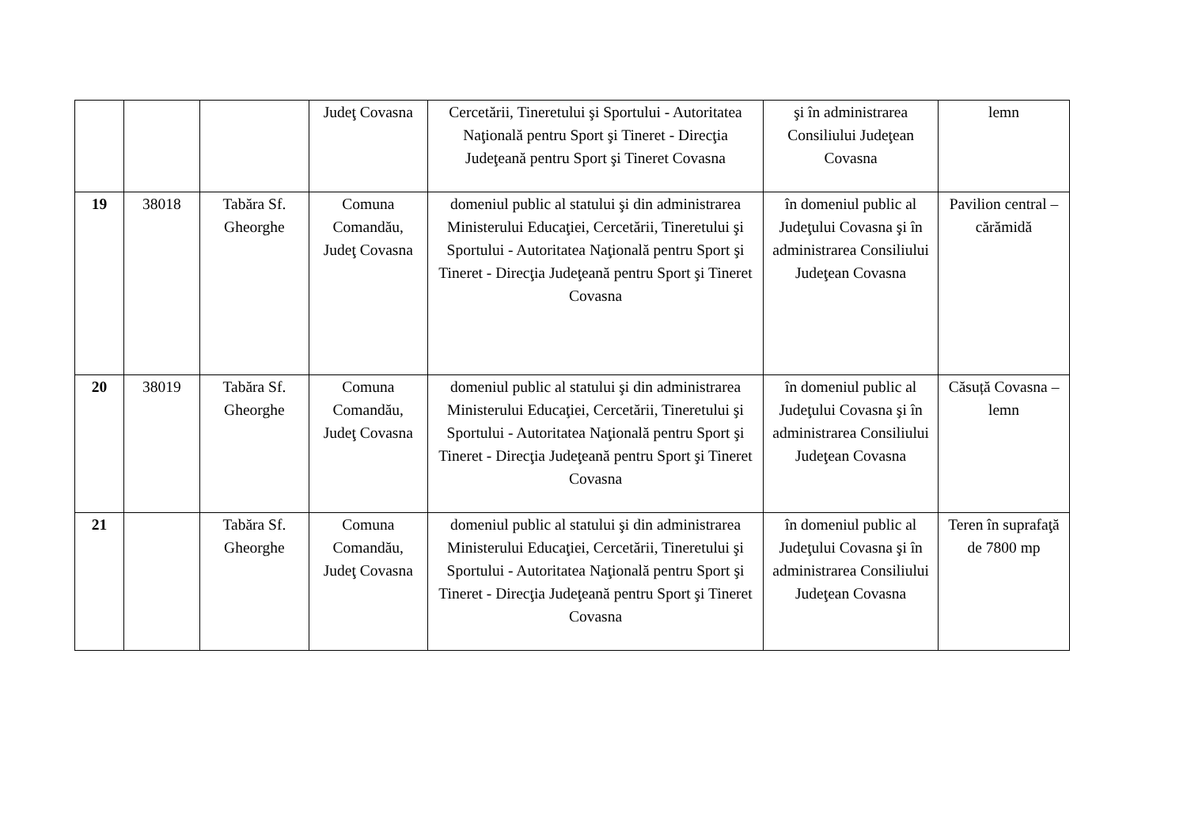| | | | Judeţ Covasna | Cercetării, Tineretului şi Sportului - Autoritatea Naţională pentru Sport şi Tineret - Direcţia Judeţeană pentru Sport şi Tineret Covasna | şi în administrarea Consiliului Judeţean Covasna | lemn |
| 19 | 38018 | Tabăra Sf. Gheorghe | Comuna Comandău, Judeţ Covasna | domeniul public al statului şi din administrarea Ministerului Educaţiei, Cercetării, Tineretului şi Sportului - Autoritatea Naţională pentru Sport şi Tineret - Direcţia Judeţeană pentru Sport şi Tineret Covasna | în domeniul public al Judeţului Covasna şi în administrarea Consiliului Judeţean Covasna | Pavilion central – cărămidă |
| 20 | 38019 | Tabăra Sf. Gheorghe | Comuna Comandău, Judeţ Covasna | domeniul public al statului şi din administrarea Ministerului Educaţiei, Cercetării, Tineretului şi Sportului - Autoritatea Naţională pentru Sport şi Tineret - Direcţia Judeţeană pentru Sport şi Tineret Covasna | în domeniul public al Judeţului Covasna şi în administrarea Consiliului Judeţean Covasna | Căsuță Covasna – lemn |
| 21 | | Tabăra Sf. Gheorghe | Comuna Comandău, Judeţ Covasna | domeniul public al statului şi din administrarea Ministerului Educaţiei, Cercetării, Tineretului şi Sportului - Autoritatea Naţională pentru Sport şi Tineret - Direcţia Judeţeană pentru Sport şi Tineret Covasna | în domeniul public al Judeţului Covasna şi în administrarea Consiliului Judeţean Covasna | Teren în suprafaţă de 7800 mp |